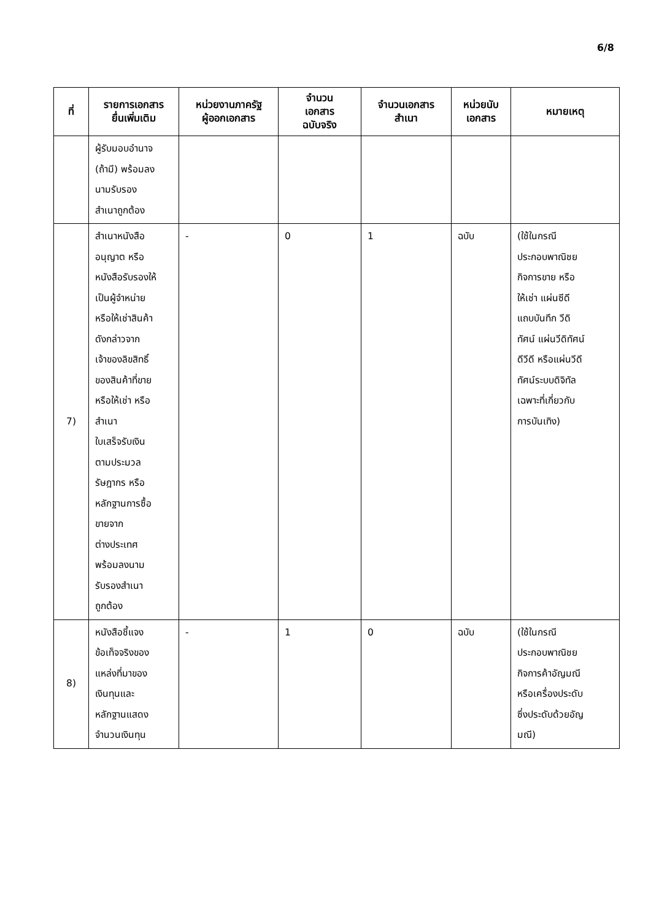6/8
| ที่ | รายการเอกสาร ยื่นเพิ่มเติม | หน่วยงานภาครัฐ ผู้ออกเอกสาร | จำนวน เอกสาร ฉบับจริง | จำนวนเอกสาร สำเนา | หน่วยนับ เอกสาร | หมายเหตุ |
| --- | --- | --- | --- | --- | --- | --- |
| | ผู้รับมอบอำนาจ (ถ้ามี) พร้อมลง นามรับรอง สำเนาถูกต้อง | | | | | |
| 7) | สำเนาหนังสือ อนุญาต หรือ หนังสือรับรองให้ เป็นผู้จำหน่าย หรือให้เช่าสินค้า ดังกล่าวจาก เจ้าของลิขสิทธิ์ ของสินค้าที่ขาย หรือให้เช่า หรือ สำเนา ใบเสร็จรับเงิน ตามประมวล รัษฎากร หรือ หลักฐานการซื้อ ขายจาก ต่างประเทศ พร้อมลงนาม รับรองสำเนา ถูกต้อง | - | 0 | 1 | ฉบับ | (ใช้ในกรณี ประกอบพาณิชย กิจการขาย หรือ ให้เช่า แผ่นซีดี แถบบันทึก วีดิ ทัศน์ แผ่นวีดิทัศน์ ดีวีดี หรือแผ่นวีดี ทัศน์ระบบดิจิทัล เฉพาะที่เกี่ยวกับ การบันเทิง) |
| 8) | หนังสือชี้แจง ข้อเท็จจริงของ แหล่งที่มาของ เงินทุนและ หลักฐานแสดง จำนวนเงินทุน | - | 1 | 0 | ฉบับ | (ใช้ในกรณี ประกอบพาณิชย กิจการค้าอัญมณี หรือเครื่องประดับ ซึ่งประดับด้วยอัญ มณี) |